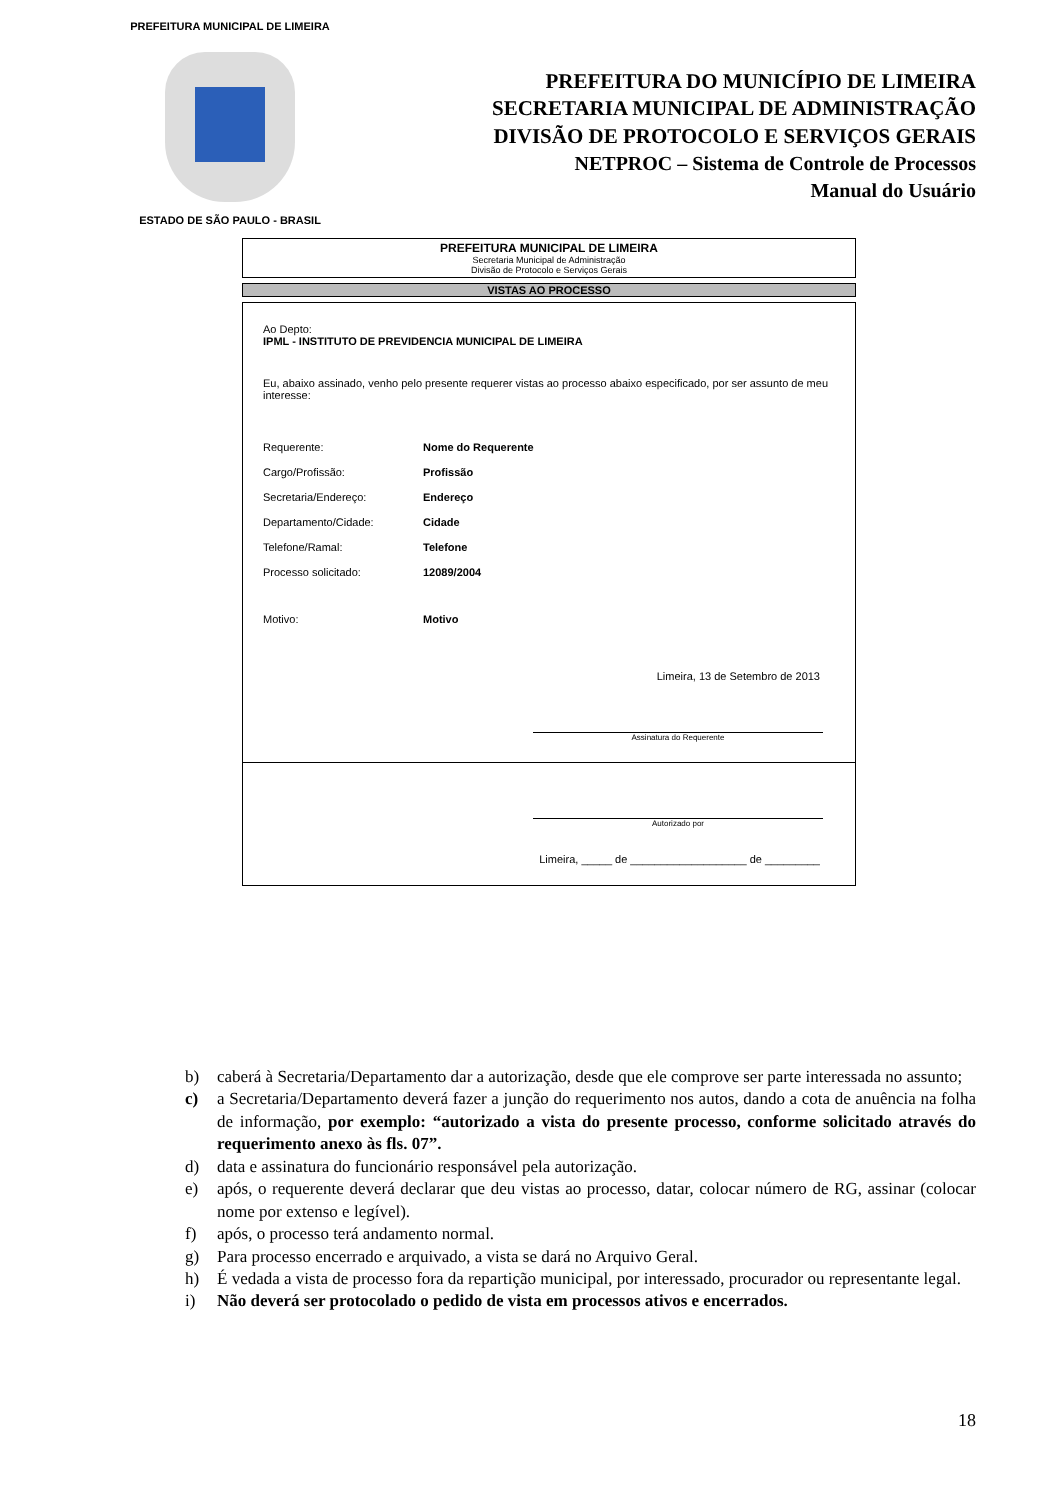PREFEITURA MUNICIPAL DE LIMEIRA
ESTADO DE SÃO PAULO - BRASIL
PREFEITURA DO MUNICÍPIO DE LIMEIRA
SECRETARIA MUNICIPAL DE ADMINISTRAÇÃO
DIVISÃO DE PROTOCOLO E SERVIÇOS GERAIS
NETPROC – Sistema de Controle de Processos
Manual do Usuário
PREFEITURA MUNICIPAL DE LIMEIRA
Secretaria Municipal de Administração
Divisão de Protocolo e Serviços Gerais
VISTAS AO PROCESSO
Ao Depto:
IPML - INSTITUTO DE PREVIDENCIA MUNICIPAL DE LIMEIRA
Eu, abaixo assinado, venho pelo presente requerer vistas ao processo abaixo especificado, por ser assunto de meu interesse:
Requerente: Nome do Requerente
Cargo/Profissão: Profissão
Secretaria/Endereço: Endereço
Departamento/Cidade: Cidade
Telefone/Ramal: Telefone
Processo solicitado: 12089/2004
Motivo: Motivo
Limeira, 13 de Setembro de 2013
Assinatura do Requerente
Autorizado por
Limeira, _____ de ___________________ de _________
b) caberá à Secretaria/Departamento dar a autorização, desde que ele comprove ser parte interessada no assunto;
c) a Secretaria/Departamento deverá fazer a junção do requerimento nos autos, dando a cota de anuência na folha de informação, por exemplo: “autorizado a vista do presente processo, conforme solicitado através do requerimento anexo às fls. 07”.
d) data e assinatura do funcionário responsável pela autorização.
e) após, o requerente deverá declarar que deu vistas ao processo, datar, colocar número de RG, assinar (colocar nome por extenso e legível).
f) após, o processo terá andamento normal.
g) Para processo encerrado e arquivado, a vista se dará no Arquivo Geral.
h) É vedada a vista de processo fora da repartição municipal, por interessado, procurador ou representante legal.
i) Não deverá ser protocolado o pedido de vista em processos ativos e encerrados.
18